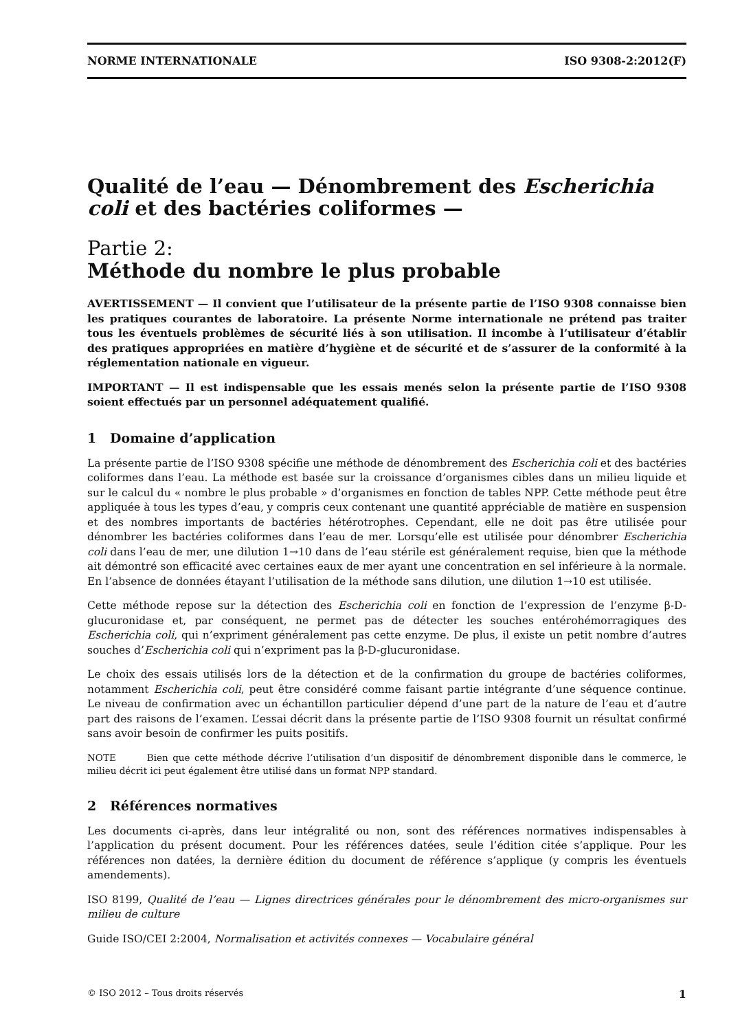NORME INTERNATIONALE ISO 9308-2:2012(F)
Qualité de l’eau — Dénombrement des Escherichia coli et des bactéries coliformes —
Partie 2:
Méthode du nombre le plus probable
AVERTISSEMENT — Il convient que l’utilisateur de la présente partie de l’ISO 9308 connaisse bien les pratiques courantes de laboratoire. La présente Norme internationale ne prétend pas traiter tous les éventuels problèmes de sécurité liés à son utilisation. Il incombe à l’utilisateur d’établir des pratiques appropriées en matière d’hygiène et de sécurité et de s’assurer de la conformité à la réglementation nationale en vigueur.
IMPORTANT — Il est indispensable que les essais menés selon la présente partie de l’ISO 9308 soient effectués par un personnel adéquatement qualifié.
1 Domaine d’application
La présente partie de l’ISO 9308 spécifie une méthode de dénombrement des Escherichia coli et des bactéries coliformes dans l’eau. La méthode est basée sur la croissance d’organismes cibles dans un milieu liquide et sur le calcul du « nombre le plus probable » d’organismes en fonction de tables NPP. Cette méthode peut être appliquée à tous les types d’eau, y compris ceux contenant une quantité appréciable de matière en suspension et des nombres importants de bactéries hétérotrophes. Cependant, elle ne doit pas être utilisée pour dénombrer les bactéries coliformes dans l’eau de mer. Lorsqu’elle est utilisée pour dénombrer Escherichia coli dans l’eau de mer, une dilution 1→10 dans de l’eau stérile est généralement requise, bien que la méthode ait démontré son efficacité avec certaines eaux de mer ayant une concentration en sel inférieure à la normale. En l’absence de données étayant l’utilisation de la méthode sans dilution, une dilution 1→10 est utilisée.
Cette méthode repose sur la détection des Escherichia coli en fonction de l’expression de l’enzyme β-D-glucuronidase et, par conséquent, ne permet pas de détecter les souches entérohémorragiques des Escherichia coli, qui n’expriment généralement pas cette enzyme. De plus, il existe un petit nombre d’autres souches d’Escherichia coli qui n’expriment pas la β-D-glucuronidase.
Le choix des essais utilisés lors de la détection et de la confirmation du groupe de bactéries coliformes, notamment Escherichia coli, peut être considéré comme faisant partie intégrante d’une séquence continue. Le niveau de confirmation avec un échantillon particulier dépend d’une part de la nature de l’eau et d’autre part des raisons de l’examen. L’essai décrit dans la présente partie de l’ISO 9308 fournit un résultat confirmé sans avoir besoin de confirmer les puits positifs.
NOTE Bien que cette méthode décrive l’utilisation d’un dispositif de dénombrement disponible dans le commerce, le milieu décrit ici peut également être utilisé dans un format NPP standard.
2 Références normatives
Les documents ci-après, dans leur intégralité ou non, sont des références normatives indispensables à l’application du présent document. Pour les références datées, seule l’édition citée s’applique. Pour les références non datées, la dernière édition du document de référence s’applique (y compris les éventuels amendements).
ISO 8199, Qualité de l’eau — Lignes directrices générales pour le dénombrement des micro-organismes sur milieu de culture
Guide ISO/CEI 2:2004, Normalisation et activités connexes — Vocabulaire général
© ISO 2012 – Tous droits réservés 1